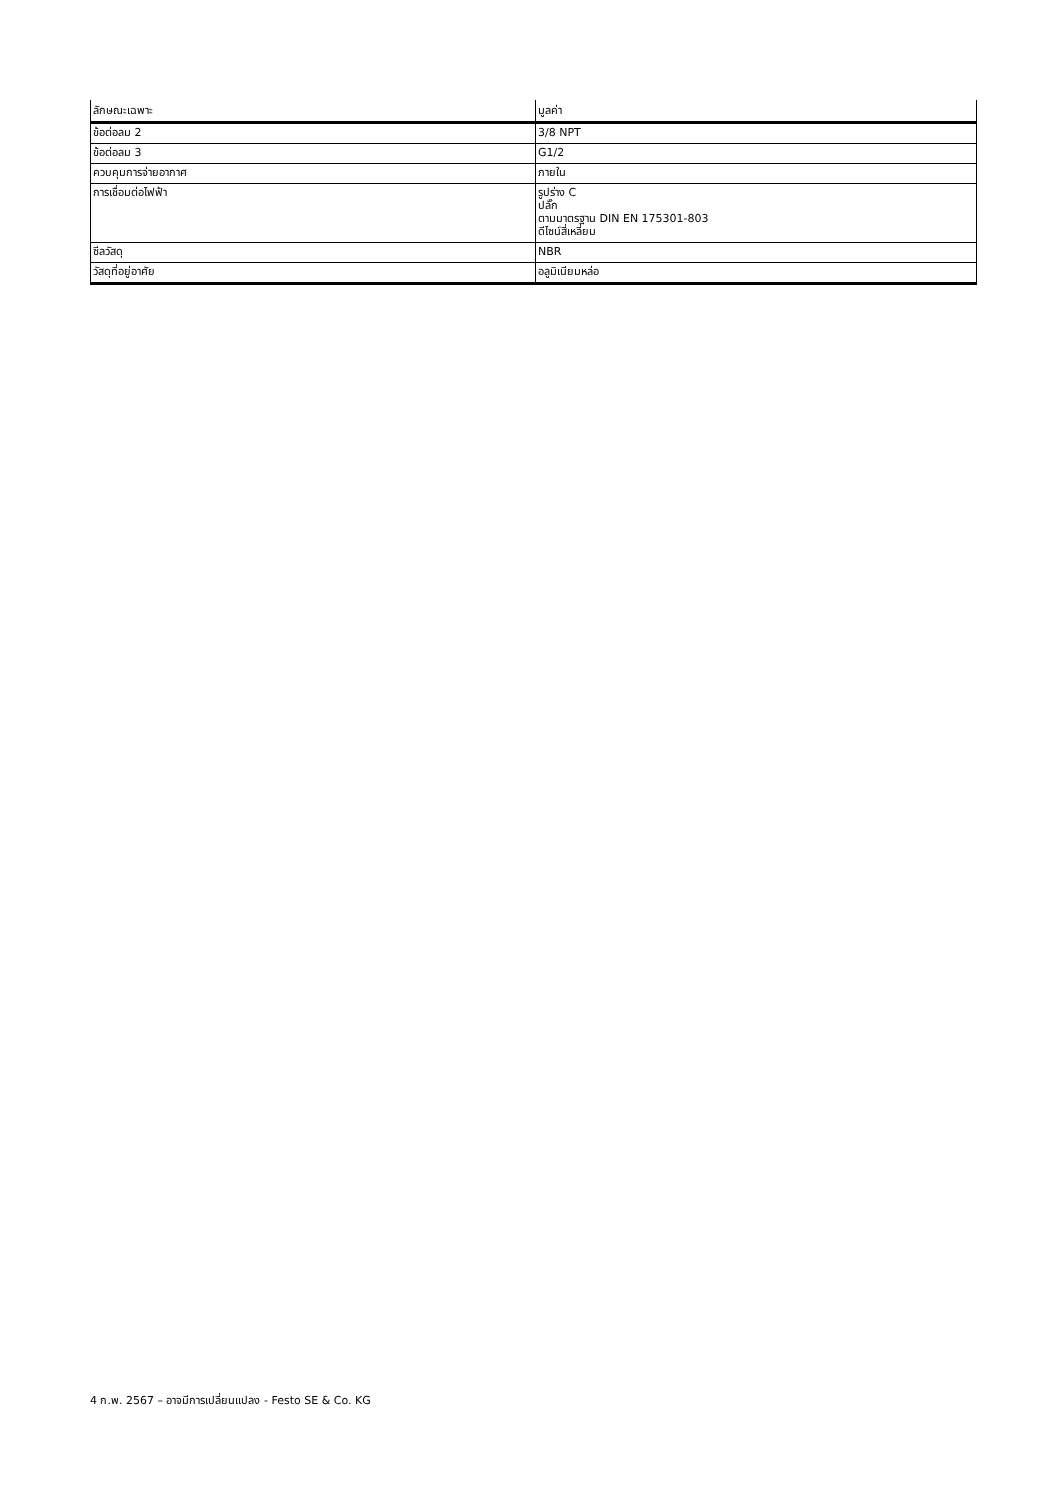| ลักษณะเฉพาะ | มูลค่า |
| --- | --- |
| ข้อต่อลม 2 | 3/8 NPT |
| ข้อต่อลม 3 | G1/2 |
| ควบคุมการจ่ายอากาศ | ภายใน |
| การเชื่อมต่อไฟฟ้า | รูปร่าง C ปลั๊ก ตามมาตรฐาน DIN EN 175301-803 ดีไซน์สี่เหลี่ยม |
| ซีลวัสดุ | NBR |
| วัสดุที่อยู่อาศัย | อลูมิเนียมหล่อ |
4 ก.พ. 2567 – อาจมีการเปลี่ยนแปลง - Festo SE & Co. KG